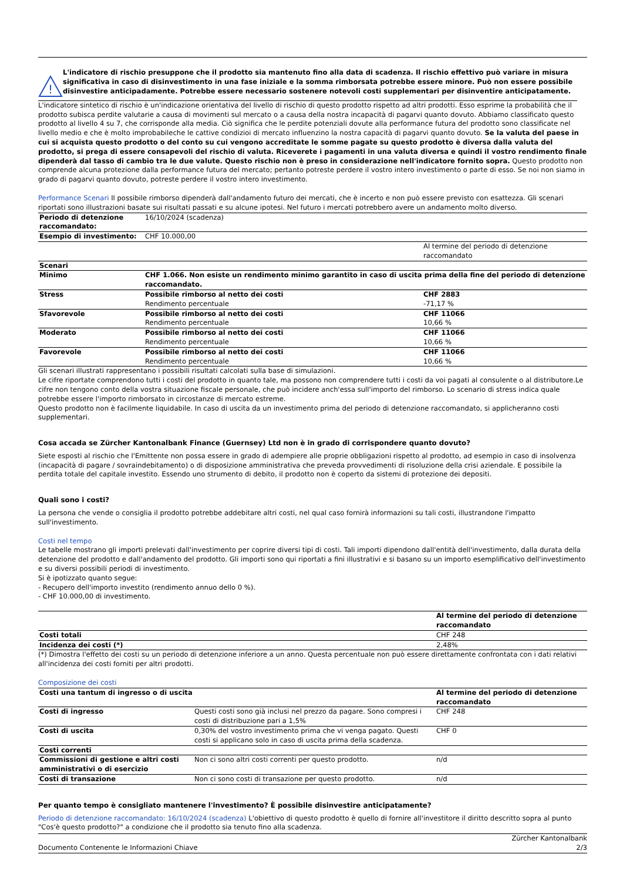!
L'indicatore di rischio presuppone che il prodotto sia mantenuto fino alla data di scadenza. Il rischio effettivo può variare in misura significativa in caso di disinvestimento in una fase iniziale e la somma rimborsata potrebbe essere minore. Può non essere possibile disinvestire anticipadamente. Potrebbe essere necessario sostenere notevoli costi supplementari per disinventire anticipatamente.
L'indicatore sintetico di rischio è un'indicazione orientativa del livello di rischio di questo prodotto rispetto ad altri prodotti. Esso esprime la probabilità che il prodotto subisca perdite valutarie a causa di movimenti sul mercato o a causa della nostra incapacità di pagarvi quanto dovuto. Abbiamo classificato questo prodotto al livello 4 su 7, che corrisponde alla media. Ciò significa che le perdite potenziali dovute alla performance futura del prodotto sono classificate nel livello medio e che è molto improbabileche le cattive condizioi di mercato influenzino la nostra capacità di pagarvi quanto dovuto. Se la valuta del paese in cui si acquista questo prodotto o del conto su cui vengono accreditate le somme pagate su questo prodotto è diversa dalla valuta del prodotto, si prega di essere consapevoli del rischio di valuta. Riceverete i pagamenti in una valuta diversa e quindi il vostro rendimento finale dipenderà dal tasso di cambio tra le due valute. Questo rischio non è preso in considerazione nell'indicatore fornito sopra. Questo prodotto non comprende alcuna protezione dalla performance futura del mercato; pertanto potreste perdere il vostro intero investimento o parte di esso. Se noi non siamo in grado di pagarvi quanto dovuto, potreste perdere il vostro intero investimento.
Performance Scenari Il possibile rimborso dipenderà dall'andamento futuro dei mercati, che è incerto e non può essere previsto con esattezza. Gli scenari riportati sono illustrazioni basate sui risultati passati e su alcune ipotesi. Nel futuro i mercati potrebbero avere un andamento molto diverso.
| Periodo di detenzione raccomandato: | 16/10/2024 (scadenza) | |
| Esempio di investimento: | CHF 10.000,00 | |
| | | Al termine del periodo di detenzione raccomandato |
| Scenari | | |
| Minimo | CHF 1.066. Non esiste un rendimento minimo garantito in caso di uscita prima della fine del periodo di detenzione raccomandato. | |
| Stress | Possibile rimborso al netto dei costi Rendimento percentuale | CHF 2883 -71,17 % |
| Sfavorevole | Possibile rimborso al netto dei costi Rendimento percentuale | CHF 11066 10,66 % |
| Moderato | Possibile rimborso al netto dei costi Rendimento percentuale | CHF 11066 10,66 % |
| Favorevole | Possibile rimborso al netto dei costi Rendimento percentuale | CHF 11066 10,66 % |
Gli scenari illustrati rappresentano i possibili risultati calcolati sulla base di simulazioni.
Le cifre riportate comprendono tutti i costi del prodotto in quanto tale, ma possono non comprendere tutti i costi da voi pagati al consulente o al distributore.Le cifre non tengono conto della vostra situazione fiscale personale, che può incidere anch'essa sull'importo del rimborso. Lo scenario di stress indica quale potrebbe essere l'importo rimborsato in circostanze di mercato estreme.
Questo prodotto non è facilmente liquidabile. In caso di uscita da un investimento prima del periodo di detenzione raccomandato, si applicheranno costi supplementari.
Cosa accada se Zürcher Kantonalbank Finance (Guernsey) Ltd non è in grado di corrispondere quanto dovuto?
Siete esposti al rischio che l'Emittente non possa essere in grado di adempiere alle proprie obbligazioni rispetto al prodotto, ad esempio in caso di insolvenza (incapacità di pagare / sovraindebitamento) o di disposizione amministrativa che preveda provvedimenti di risoluzione della crisi aziendale. E possibile la perdita totale del capitale investito. Essendo uno strumento di debito, il prodotto non è coperto da sistemi di protezione dei depositi.
Quali sono i costi?
La persona che vende o consiglia il prodotto potrebbe addebitare altri costi, nel qual caso fornirà informazioni su tali costi, illustrandone l'impatto sull'investimento.
Costi nel tempo
Le tabelle mostrano gli importi prelevati dall'investimento per coprire diversi tipi di costi. Tali importi dipendono dall'entità dell'investimento, dalla durata della detenzione del prodotto e dall'andamento del prodotto. Gli importi sono qui riportati a fini illustrativi e si basano su un importo esemplificativo dell'investimento e su diversi possibili periodi di investimento.
Si è ipotizzato quanto segue:
- Recupero dell'importo investito (rendimento annuo dello 0 %).
- CHF 10.000,00 di investimento.
| | Al termine del periodo di detenzione raccomandato |
| Costi totali | CHF 248 |
| Incidenza dei costi (*) | 2,48% |
(*) Dimostra l'effetto dei costi su un periodo di detenzione inferiore a un anno. Questa percentuale non può essere direttamente confrontata con i dati relativi all'incidenza dei costi forniti per altri prodotti.
Composizione dei costi
| Costi una tantum di ingresso o di uscita | | Al termine del periodo di detenzione raccomandato |
| Costi di ingresso | Questi costi sono già inclusi nel prezzo da pagare. Sono compresi i costi di distribuzione pari a 1,5% | CHF 248 |
| Costi di uscita | 0,30% del vostro investimento prima che vi venga pagato. Questi costi si applicano solo in caso di uscita prima della scadenza. | CHF 0 |
| Costi correnti | | |
| Commissioni di gestione e altri costi amministrativi o di esercizio | Non ci sono altri costi correnti per questo prodotto. | n/d |
| Costi di transazione | Non ci sono costi di transazione per questo prodotto. | n/d |
Per quanto tempo è consigliato mantenere l'investimento? È possibile disinvestire anticipatamente?
Periodo di detenzione raccomandato: 16/10/2024 (scadenza) L'obiettivo di questo prodotto è quello di fornire all'investitore il diritto descritto sopra al punto "Cos'è questo prodotto?" a condizione che il prodotto sia tenuto fino alla scadenza.
Documento Contenente le Informazioni Chiave
Zürcher Kantonalbank
2/3